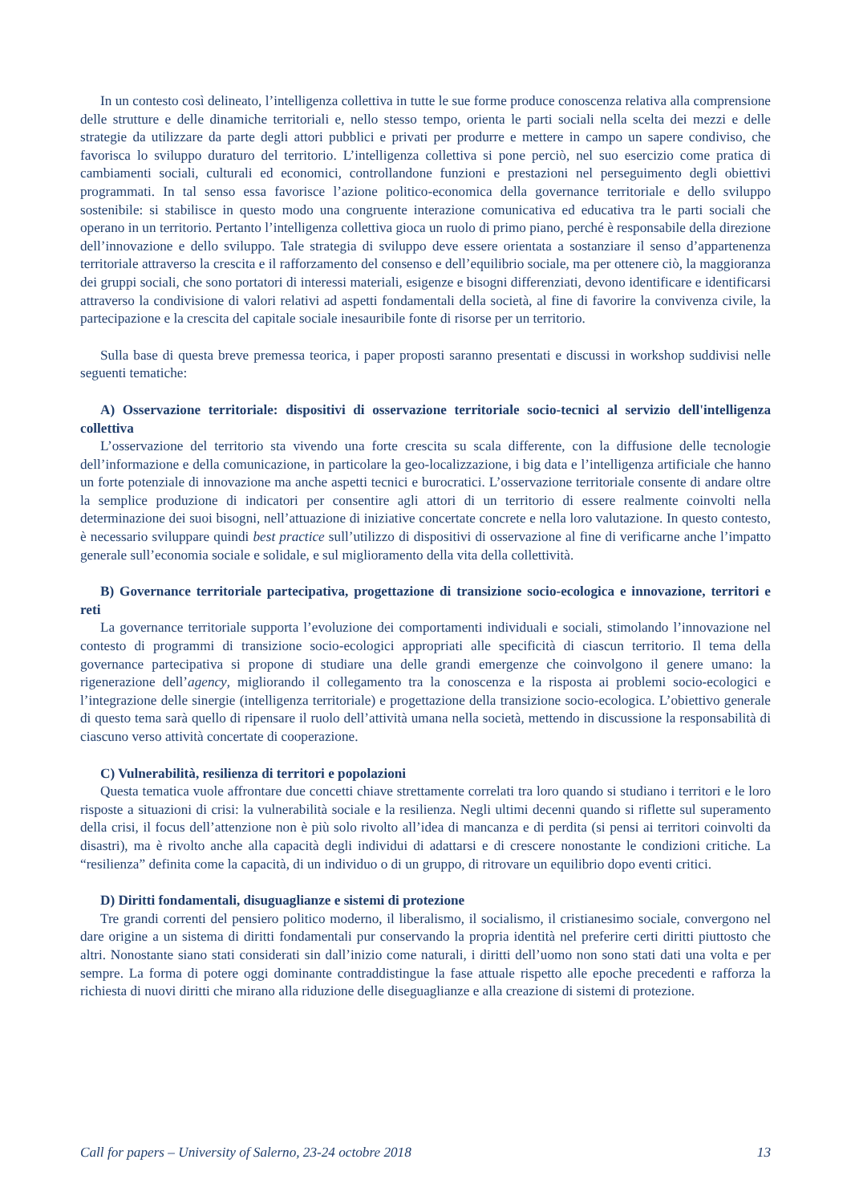In un contesto così delineato, l’intelligenza collettiva in tutte le sue forme produce conoscenza relativa alla comprensione delle strutture e delle dinamiche territoriali e, nello stesso tempo, orienta le parti sociali nella scelta dei mezzi e delle strategie da utilizzare da parte degli attori pubblici e privati per produrre e mettere in campo un sapere condiviso, che favorisca lo sviluppo duraturo del territorio. L’intelligenza collettiva si pone perciò, nel suo esercizio come pratica di cambiamenti sociali, culturali ed economici, controllandone funzioni e prestazioni nel perseguimento degli obiettivi programmati. In tal senso essa favorisce l’azione politico-economica della governance territoriale e dello sviluppo sostenibile: si stabilisce in questo modo una congruente interazione comunicativa ed educativa tra le parti sociali che operano in un territorio. Pertanto l’intelligenza collettiva gioca un ruolo di primo piano, perché è responsabile della direzione dell’innovazione e dello sviluppo. Tale strategia di sviluppo deve essere orientata a sostanziare il senso d’appartenenza territoriale attraverso la crescita e il rafforzamento del consenso e dell’equilibrio sociale, ma per ottenere ciò, la maggioranza dei gruppi sociali, che sono portatori di interessi materiali, esigenze e bisogni differenziati, devono identificare e identificarsi attraverso la condivisione di valori relativi ad aspetti fondamentali della società, al fine di favorire la convivenza civile, la partecipazione e la crescita del capitale sociale inesauribile fonte di risorse per un territorio.
Sulla base di questa breve premessa teorica, i paper proposti saranno presentati e discussi in workshop suddivisi nelle seguenti tematiche:
A) Osservazione territoriale: dispositivi di osservazione territoriale socio-tecnici al servizio dell'intelligenza collettiva
L’osservazione del territorio sta vivendo una forte crescita su scala differente, con la diffusione delle tecnologie dell’informazione e della comunicazione, in particolare la geo-localizzazione, i big data e l’intelligenza artificiale che hanno un forte potenziale di innovazione ma anche aspetti tecnici e burocratici. L’osservazione territoriale consente di andare oltre la semplice produzione di indicatori per consentire agli attori di un territorio di essere realmente coinvolti nella determinazione dei suoi bisogni, nell’attuazione di iniziative concertate concrete e nella loro valutazione. In questo contesto, è necessario sviluppare quindi best practice sull’utilizzo di dispositivi di osservazione al fine di verificarne anche l’impatto generale sull’economia sociale e solidale, e sul miglioramento della vita della collettività.
B) Governance territoriale partecipativa, progettazione di transizione socio-ecologica e innovazione, territori e reti
La governance territoriale supporta l’evoluzione dei comportamenti individuali e sociali, stimolando l’innovazione nel contesto di programmi di transizione socio-ecologici appropriati alle specificità di ciascun territorio. Il tema della governance partecipativa si propone di studiare una delle grandi emergenze che coinvolgono il genere umano: la rigenerazione dell’agency, migliorando il collegamento tra la conoscenza e la risposta ai problemi socio-ecologici e l’integrazione delle sinergie (intelligenza territoriale) e progettazione della transizione socio-ecologica. L’obiettivo generale di questo tema sarà quello di ripensare il ruolo dell’attività umana nella società, mettendo in discussione la responsabilità di ciascuno verso attività concertate di cooperazione.
C) Vulnerabilità, resilienza di territori e popolazioni
Questa tematica vuole affrontare due concetti chiave strettamente correlati tra loro quando si studiano i territori e le loro risposte a situazioni di crisi: la vulnerabilità sociale e la resilienza. Negli ultimi decenni quando si riflette sul superamento della crisi, il focus dell’attenzione non è più solo rivolto all’idea di mancanza e di perdita (si pensi ai territori coinvolti da disastri), ma è rivolto anche alla capacità degli individui di adattarsi e di crescere nonostante le condizioni critiche. La “resilienza” definita come la capacità, di un individuo o di un gruppo, di ritrovare un equilibrio dopo eventi critici.
D) Diritti fondamentali, disuguaglianze e sistemi di protezione
Tre grandi correnti del pensiero politico moderno, il liberalismo, il socialismo, il cristianesimo sociale, convergono nel dare origine a un sistema di diritti fondamentali pur conservando la propria identità nel preferire certi diritti piuttosto che altri. Nonostante siano stati considerati sin dall’inizio come naturali, i diritti dell’uomo non sono stati dati una volta e per sempre. La forma di potere oggi dominante contraddistingue la fase attuale rispetto alle epoche precedenti e rafforza la richiesta di nuovi diritti che mirano alla riduzione delle diseguaglianze e alla creazione di sistemi di protezione.
Call for papers – University of Salerno, 23-24 octobre 2018 13